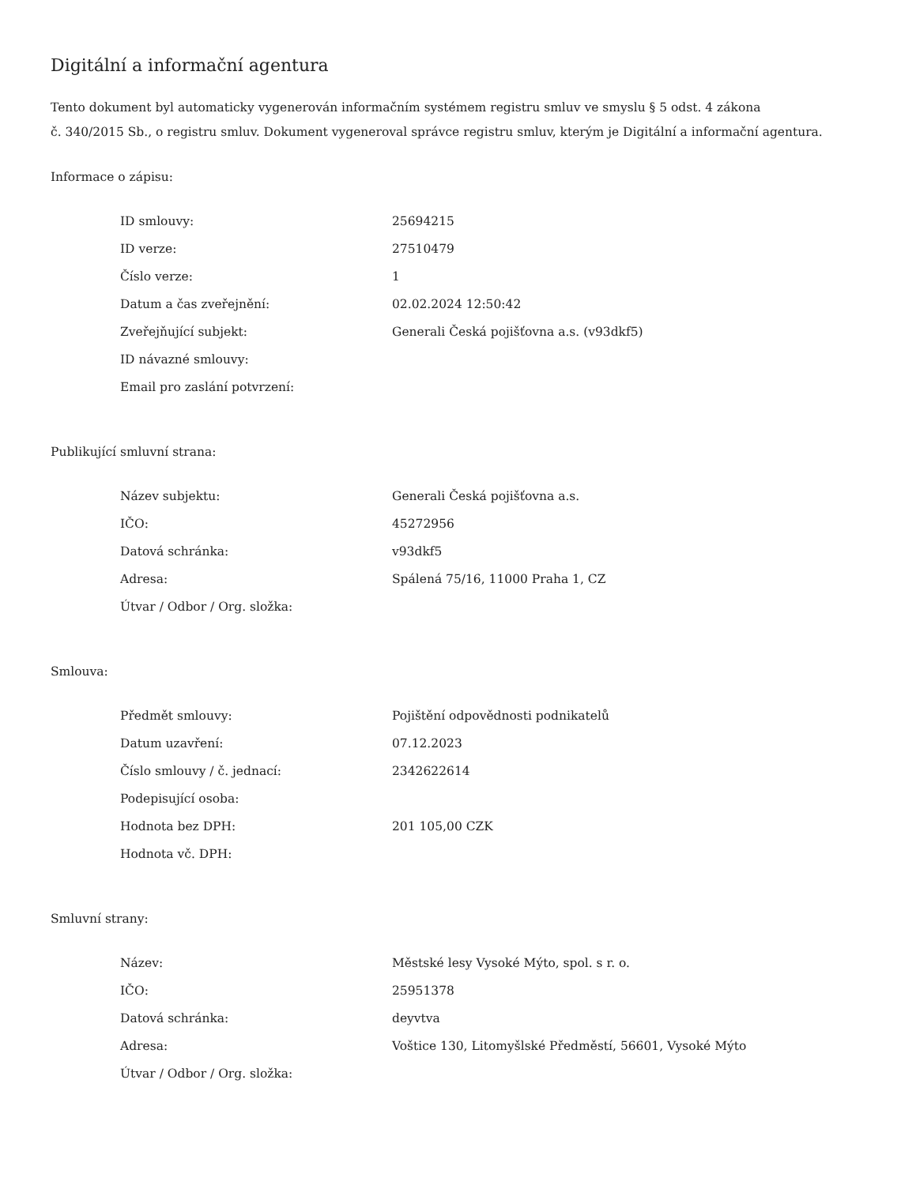Digitální a informační agentura
Tento dokument byl automaticky vygenerován informačním systémem registru smluv ve smyslu § 5 odst. 4 zákona
č. 340/2015 Sb., o registru smluv. Dokument vygeneroval správce registru smluv, kterým je Digitální a informační agentura.
Informace o zápisu:
| ID smlouvy: | 25694215 |
| ID verze: | 27510479 |
| Číslo verze: | 1 |
| Datum a čas zveřejnění: | 02.02.2024 12:50:42 |
| Zveřejňující subjekt: | Generali Česká pojišťovna a.s. (v93dkf5) |
| ID návazné smlouvy: | |
| Email pro zaslání potvrzení: | |
Publikující smluvní strana:
| Název subjektu: | Generali Česká pojišťovna a.s. |
| IČO: | 45272956 |
| Datová schránka: | v93dkf5 |
| Adresa: | Spálená 75/16, 11000 Praha 1, CZ |
| Útvar / Odbor / Org. složka: | |
Smlouva:
| Předmět smlouvy: | Pojištění odpovědnosti podnikatelů |
| Datum uzavření: | 07.12.2023 |
| Číslo smlouvy / č. jednací: | 2342622614 |
| Podepisující osoba: | |
| Hodnota bez DPH: | 201 105,00 CZK |
| Hodnota vč. DPH: | |
Smluvní strany:
| Název: | Městské lesy Vysoké Mýto, spol. s r. o. |
| IČO: | 25951378 |
| Datová schránka: | deyvtva |
| Adresa: | Voštice 130, Litomyšlské Předměstí, 56601, Vysoké Mýto |
| Útvar / Odbor / Org. složka: | |